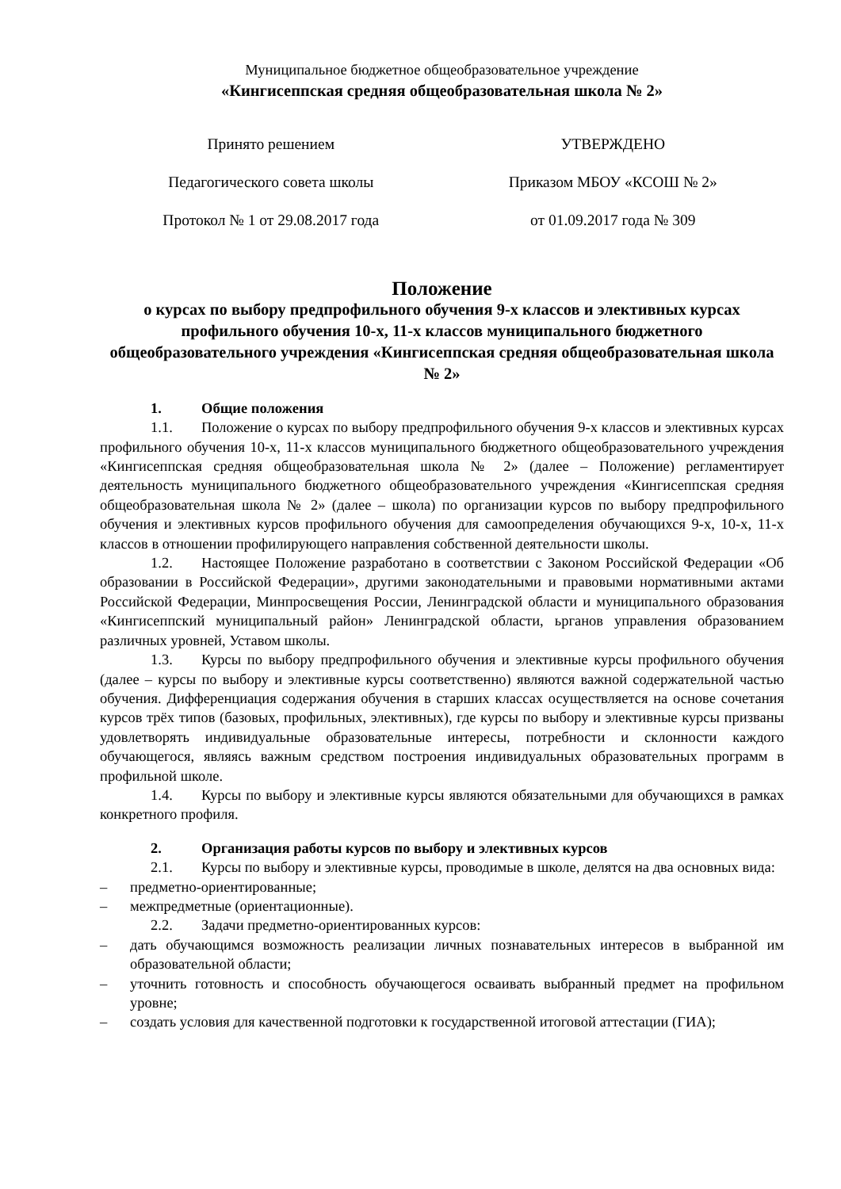Муниципальное бюджетное общеобразовательное учреждение
«Кингисеппская средняя общеобразовательная школа № 2»
Принято решением
Педагогического совета школы
Протокол № 1 от 29.08.2017 года
УТВЕРЖДЕНО
Приказом МБОУ «КСОШ № 2»
от 01.09.2017 года № 309
Положение
о курсах по выбору предпрофильного обучения 9-х классов и элективных курсах профильного обучения 10-х, 11-х классов муниципального бюджетного общеобразовательного учреждения «Кингисеппская средняя общеобразовательная школа № 2»
1. Общие положения
1.1. Положение о курсах по выбору предпрофильного обучения 9-х классов и элективных курсах профильного обучения 10-х, 11-х классов муниципального бюджетного общеобразовательного учреждения «Кингисеппская средняя общеобразовательная школа № 2» (далее – Положение) регламентирует деятельность муниципального бюджетного общеобразовательного учреждения «Кингисеппская средняя общеобразовательная школа № 2» (далее – школа) по организации курсов по выбору предпрофильного обучения и элективных курсов профильного обучения для самоопределения обучающихся 9-х, 10-х, 11-х классов в отношении профилирующего направления собственной деятельности школы.
1.2. Настоящее Положение разработано в соответствии с Законом Российской Федерации «Об образовании в Российской Федерации», другими законодательными и правовыми нормативными актами Российской Федерации, Минпросвещения России, Ленинградской области и муниципального образования «Кингисеппский муниципальный район» Ленинградской области, ьрганов управления образованием различных уровней, Уставом школы.
1.3. Курсы по выбору предпрофильного обучения и элективные курсы профильного обучения (далее – курсы по выбору и элективные курсы соответственно) являются важной содержательной частью обучения. Дифференциация содержания обучения в старших классах осуществляется на основе сочетания курсов трёх типов (базовых, профильных, элективных), где курсы по выбору и элективные курсы призваны удовлетворять индивидуальные образовательные интересы, потребности и склонности каждого обучающегося, являясь важным средством построения индивидуальных образовательных программ в профильной школе.
1.4. Курсы по выбору и элективные курсы являются обязательными для обучающихся в рамках конкретного профиля.
2. Организация работы курсов по выбору и элективных курсов
2.1. Курсы по выбору и элективные курсы, проводимые в школе, делятся на два основных вида:
– предметно-ориентированные;
– межпредметные (ориентационные).
2.2. Задачи предметно-ориентированных курсов:
– дать обучающимся возможность реализации личных познавательных интересов в выбранной им образовательной области;
– уточнить готовность и способность обучающегося осваивать выбранный предмет на профильном уровне;
– создать условия для качественной подготовки к государственной итоговой аттестации (ГИА);